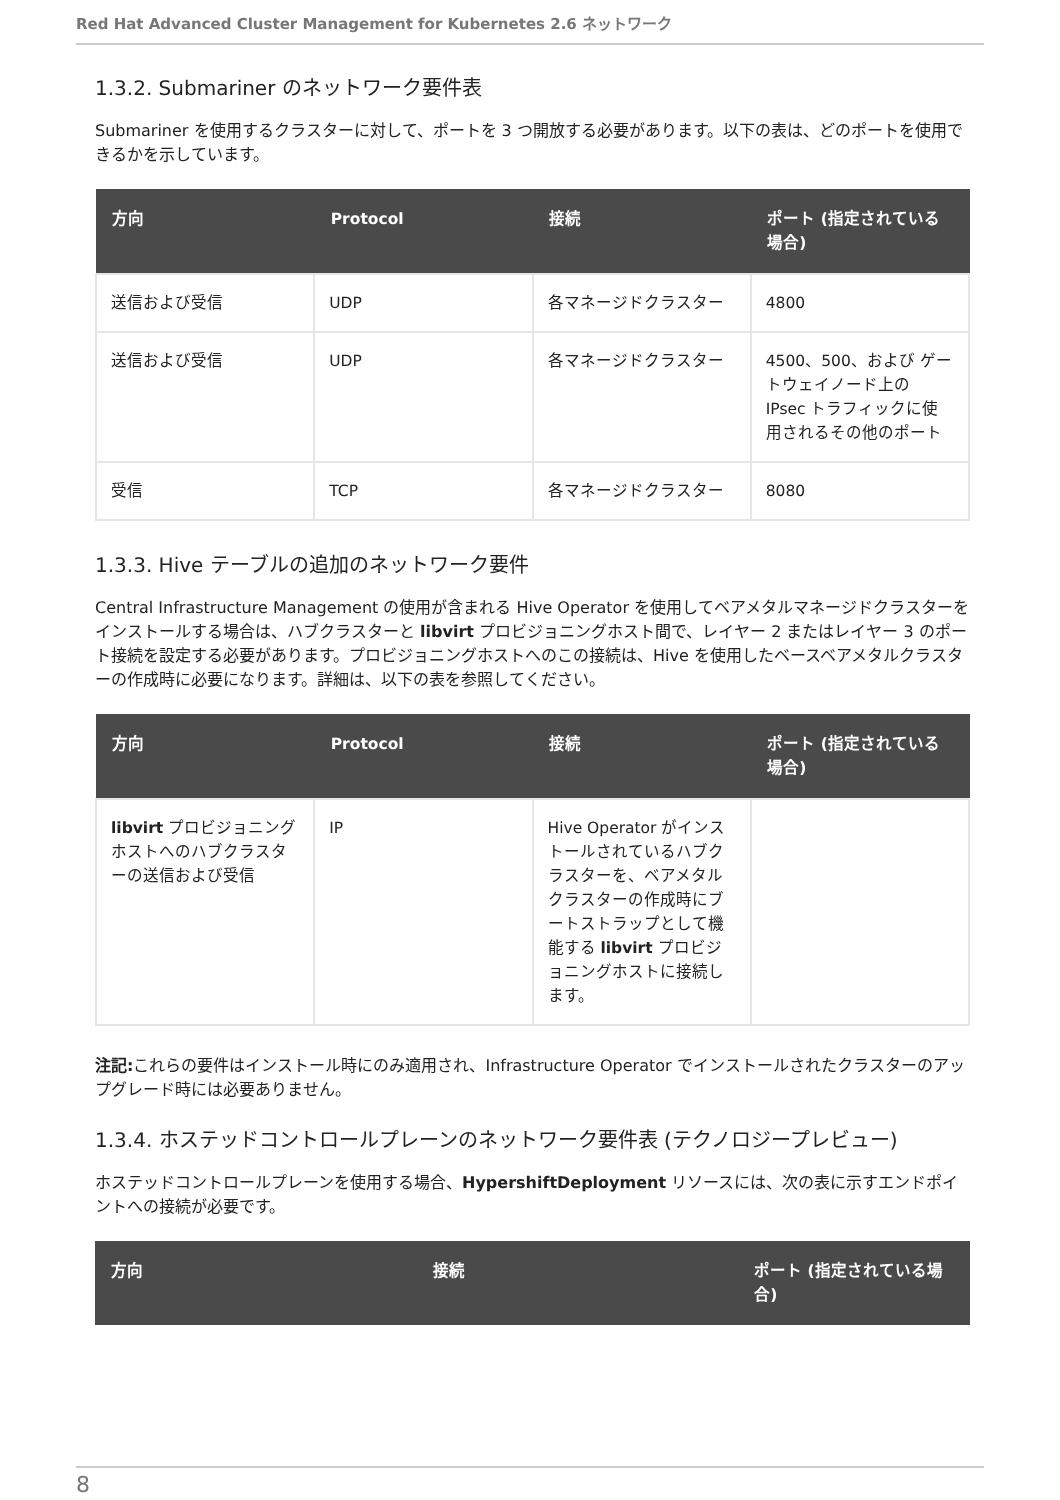Red Hat Advanced Cluster Management for Kubernetes 2.6 ネットワーク
1.3.2. Submariner のネットワーク要件表
Submariner を使用するクラスターに対して、ポートを 3 つ開放する必要があります。以下の表は、どのポートを使用できるかを示しています。
| 方向 | Protocol | 接続 | ポート (指定されている場合) |
| --- | --- | --- | --- |
| 送信および受信 | UDP | 各マネージドクラスター | 4800 |
| 送信および受信 | UDP | 各マネージドクラスター | 4500、500、および ゲートウェイノード上の IPsec トラフィックに使用されるその他のポート |
| 受信 | TCP | 各マネージドクラスター | 8080 |
1.3.3. Hive テーブルの追加のネットワーク要件
Central Infrastructure Management の使用が含まれる Hive Operator を使用してベアメタルマネージドクラスターをインストールする場合は、ハブクラスターと libvirt プロビジョニングホスト間で、レイヤー 2 またはレイヤー 3 のポート接続を設定する必要があります。プロビジョニングホストへのこの接続は、Hive を使用したベースベアメタルクラスターの作成時に必要になります。詳細は、以下の表を参照してください。
| 方向 | Protocol | 接続 | ポート (指定されている場合) |
| --- | --- | --- | --- |
| libvirt プロビジョニングホストへのハブクラスターの送信および受信 | IP | Hive Operator がインストールされているハブクラスターを、ベアメタルクラスターの作成時にブートストラップとして機能する libvirt プロビジョニングホストに接続します。 | |
注記: これらの要件はインストール時にのみ適用され、Infrastructure Operator でインストールされたクラスターのアップグレード時には必要ありません。
1.3.4. ホステッドコントロールプレーンのネットワーク要件表 (テクノロジープレビュー)
ホステッドコントロールプレーンを使用する場合、HypershiftDeployment リソースには、次の表に示すエンドポイントへの接続が必要です。
| 方向 | 接続 | ポート (指定されている場合) |
| --- | --- | --- |
8